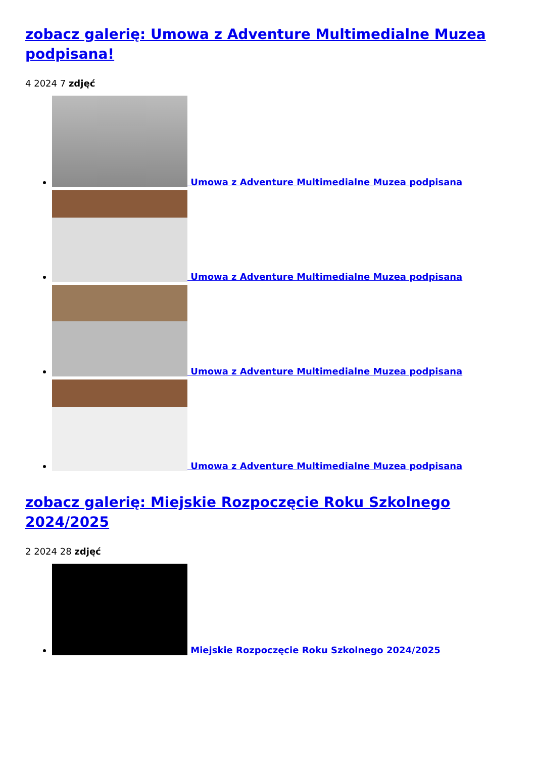zobacz galerię: Umowa z Adventure Multimedialne Muzea podpisana!
4 2024 7 zdjęć
Umowa z Adventure Multimedialne Muzea podpisana
Umowa z Adventure Multimedialne Muzea podpisana
Umowa z Adventure Multimedialne Muzea podpisana
Umowa z Adventure Multimedialne Muzea podpisana
zobacz galerię: Miejskie Rozpoczęcie Roku Szkolnego 2024/2025
2 2024 28 zdjęć
Miejskie Rozpoczęcie Roku Szkolnego 2024/2025